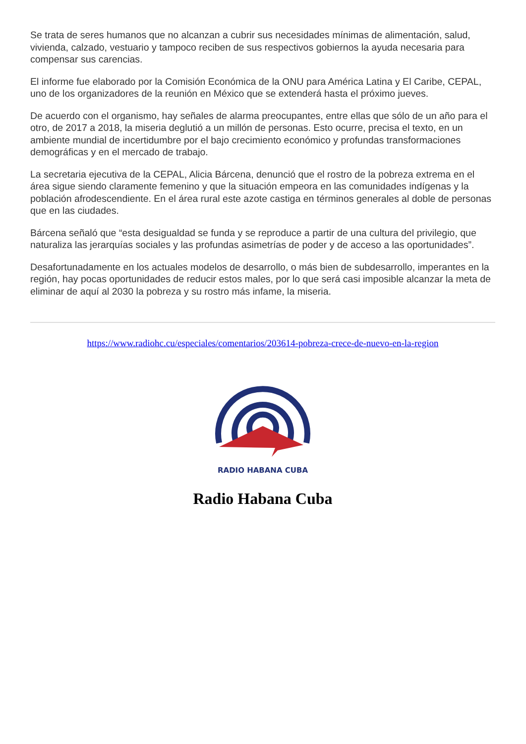Se trata de seres humanos que no alcanzan a cubrir sus necesidades mínimas de alimentación, salud, vivienda, calzado, vestuario y tampoco reciben de sus respectivos gobiernos la ayuda necesaria para compensar sus carencias.
El informe fue elaborado por la Comisión Económica de la ONU para América Latina y El Caribe, CEPAL, uno de los organizadores de la reunión en México que se extenderá hasta el próximo jueves.
De acuerdo con el organismo, hay señales de alarma preocupantes, entre ellas que sólo de un año para el otro, de 2017 a 2018, la miseria deglutió a un millón de personas. Esto ocurre, precisa el texto, en un ambiente mundial de incertidumbre por el bajo crecimiento económico y profundas transformaciones demográficas y en el mercado de trabajo.
La secretaria ejecutiva de la CEPAL, Alicia Bárcena, denunció que el rostro de la pobreza extrema en el área sigue siendo claramente femenino y que la situación empeora en las comunidades indígenas y la población afrodescendiente. En el área rural este azote castiga en términos generales al doble de personas que en las ciudades.
Bárcena señaló que “esta desigualdad se funda y se reproduce a partir de una cultura del privilegio, que naturaliza las jerarquías sociales y las profundas asimetrías de poder y de acceso a las oportunidades”.
Desafortunadamente en los actuales modelos de desarrollo, o más bien de subdesarrollo, imperantes en la región, hay pocas oportunidades de reducir estos males, por lo que será casi imposible alcanzar la meta de eliminar de aquí al 2030 la pobreza y su rostro más infame, la miseria.
https://www.radiohc.cu/especiales/comentarios/203614-pobreza-crece-de-nuevo-en-la-region
RADIO HABANA CUBA
Radio Habana Cuba